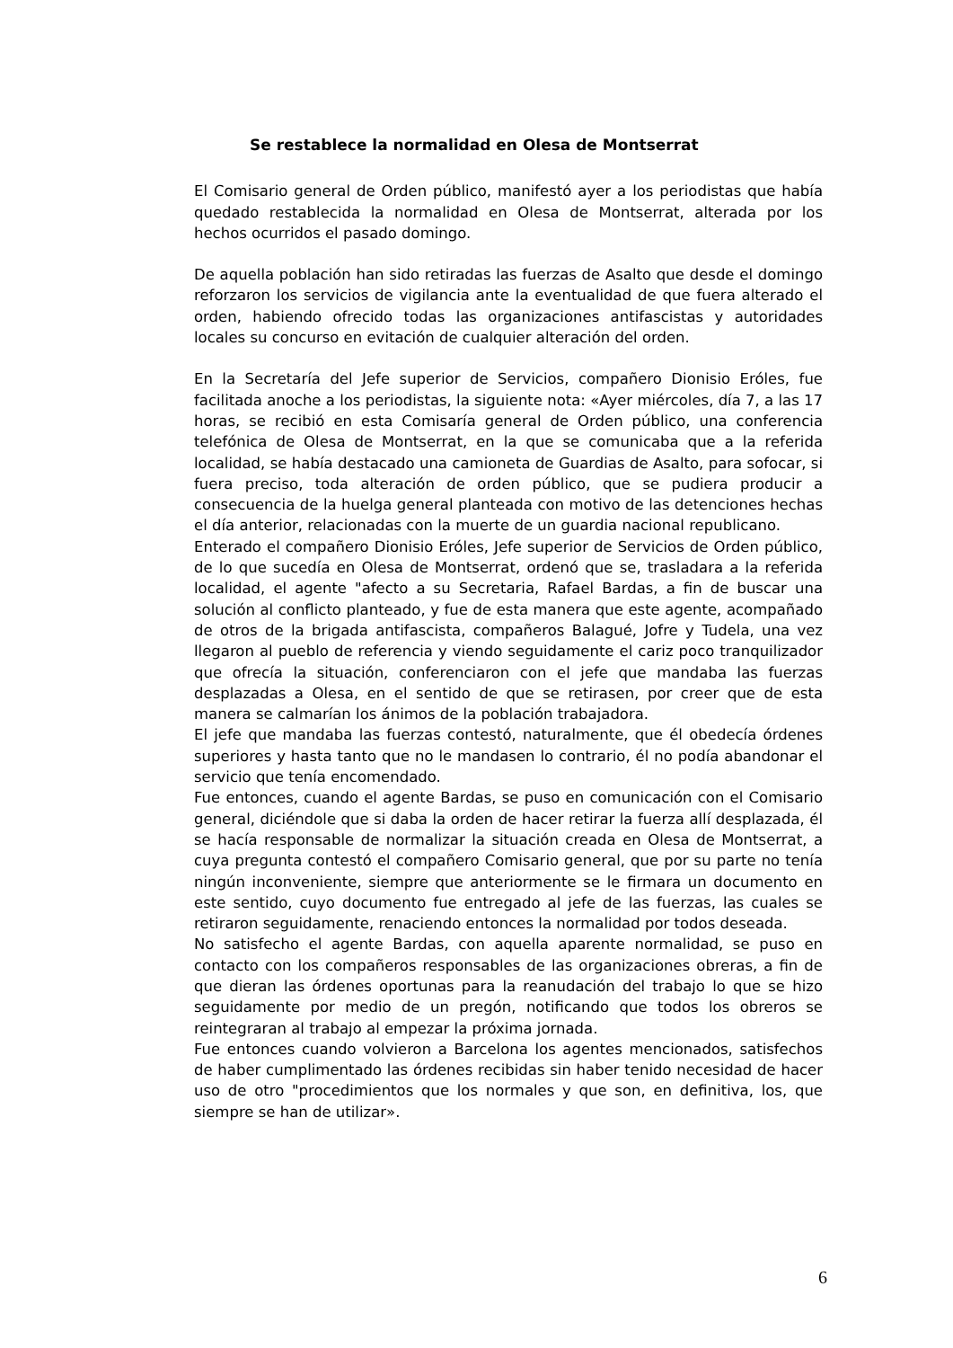Se restablece la normalidad en Olesa de Montserrat
El Comisario general de Orden público, manifestó ayer a los periodistas que había quedado restablecida la normalidad en Olesa de Montserrat, alterada por los hechos ocurridos el pasado domingo.
De aquella población han sido retiradas las fuerzas de Asalto que desde el domingo reforzaron los servicios de vigilancia ante la eventualidad de que fuera alterado el orden, habiendo ofrecido todas las organizaciones antifascistas y autoridades locales su concurso en evitación de cualquier alteración del orden.
En la Secretaría del Jefe superior de Servicios, compañero Dionisio Eróles, fue facilitada anoche a los periodistas, la siguiente nota: «Ayer miércoles, día 7, a las 17 horas, se recibió en esta Comisaría general de Orden público, una conferencia telefónica de Olesa de Montserrat, en la que se comunicaba que a la referida localidad, se había destacado una camioneta de Guardias de Asalto, para sofocar, si fuera preciso, toda alteración de orden público, que se pudiera producir a consecuencia de la huelga general planteada con motivo de las detenciones hechas el día anterior, relacionadas con la muerte de un guardia nacional republicano.
Enterado el compañero Dionisio Eróles, Jefe superior de Servicios de Orden público, de lo que sucedía en Olesa de Montserrat, ordenó que se, trasladara a la referida localidad, el agente "afecto a su Secretaria, Rafael Bardas, a fin de buscar una solución al conflicto planteado, y fue de esta manera que este agente, acompañado de otros de la brigada antifascista, compañeros Balagué, Jofre y Tudela, una vez llegaron al pueblo de referencia y viendo seguidamente el cariz poco tranquilizador que ofrecía la situación, conferenciaron con el jefe que mandaba las fuerzas desplazadas a Olesa, en el sentido de que se retirasen, por creer que de esta manera se calmarían los ánimos de la población trabajadora.
El jefe que mandaba las fuerzas contestó, naturalmente, que él obedecía órdenes superiores y hasta tanto que no le mandasen lo contrario, él no podía abandonar el servicio que tenía encomendado.
Fue entonces, cuando el agente Bardas, se puso en comunicación con el Comisario general, diciéndole que si daba la orden de hacer retirar la fuerza allí desplazada, él se hacía responsable de normalizar la situación creada en Olesa de Montserrat, a cuya pregunta contestó el compañero Comisario general, que por su parte no tenía ningún inconveniente, siempre que anteriormente se le firmara un documento en este sentido, cuyo documento fue entregado al jefe de las fuerzas, las cuales se retiraron seguidamente, renaciendo entonces la normalidad por todos deseada.
No satisfecho el agente Bardas, con aquella aparente normalidad, se puso en contacto con los compañeros responsables de las organizaciones obreras, a fin de que dieran las órdenes oportunas para la reanudación del trabajo lo que se hizo seguidamente por medio de un pregón, notificando que todos los obreros se reintegraran al trabajo al empezar la próxima jornada.
Fue entonces cuando volvieron a Barcelona los agentes mencionados, satisfechos de haber cumplimentado las órdenes recibidas sin haber tenido necesidad de hacer uso de otro "procedimientos que los normales y que son, en definitiva, los, que siempre se han de utilizar».
6